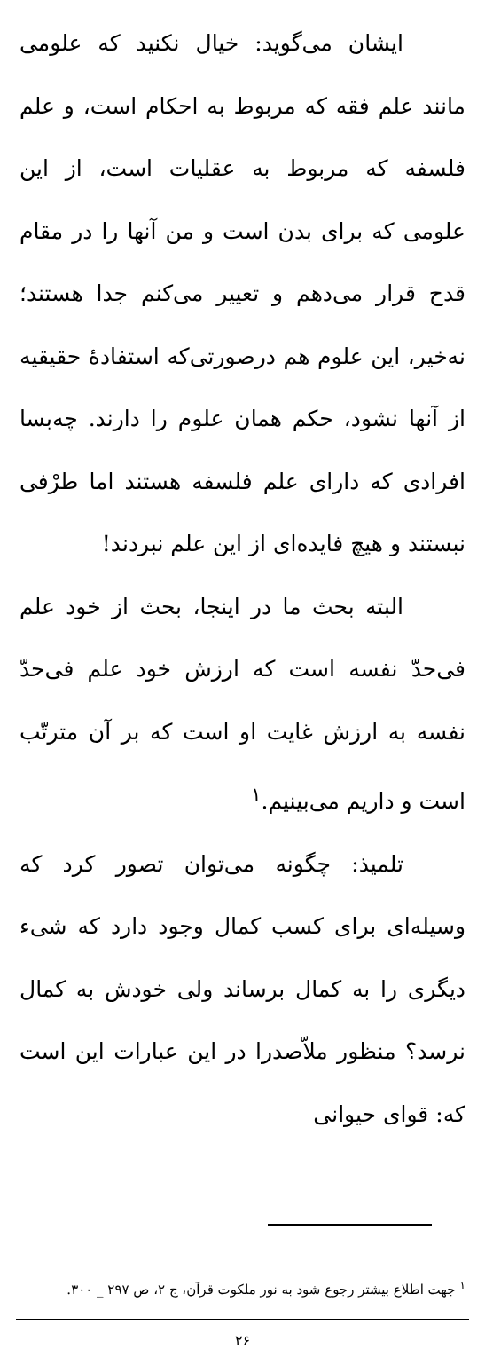ایشان می‌گوید: خیال نکنید که علومی مانند علم فقه که مربوط به احکام است، و علم فلسفه که مربوط به عقلیات است، از این علومی که برای بدن است و من آنها را در مقام قدح قرار می‌دهم و تعییر می‌کنم جدا هستند؛ نه‌خیر، این علوم هم درصورتی‌که استفادهٔ حقیقیه از آنها نشود، حکم همان علوم را دارند. چه‌بسا افرادی که دارای علم فلسفه هستند اما طرْفی نبستند و هیچ فایده‌ای از این علم نبردند!
البته بحث ما در اینجا، بحث از خود علم فی‌حدّ نفسه است که ارزش خود علم فی‌حدّ نفسه به ارزش غایت او است که بر آن مترتّب است و داریم می‌بینیم.<sup>۱</sup>
تلمیذ: چگونه می‌توان تصور کرد که وسیله‌ای برای کسب کمال وجود دارد که شیء دیگری را به کمال برساند ولی خودش به کمال نرسد؟ منظور ملاّصدرا در این عبارات این است که: قوای حیوانی
<sup>۱</sup> جهت اطلاع بیشتر رجوع شود به نور ملکوت قرآن، ج ۲، ص ۲۹۷ _ ۳۰۰.
۲۶